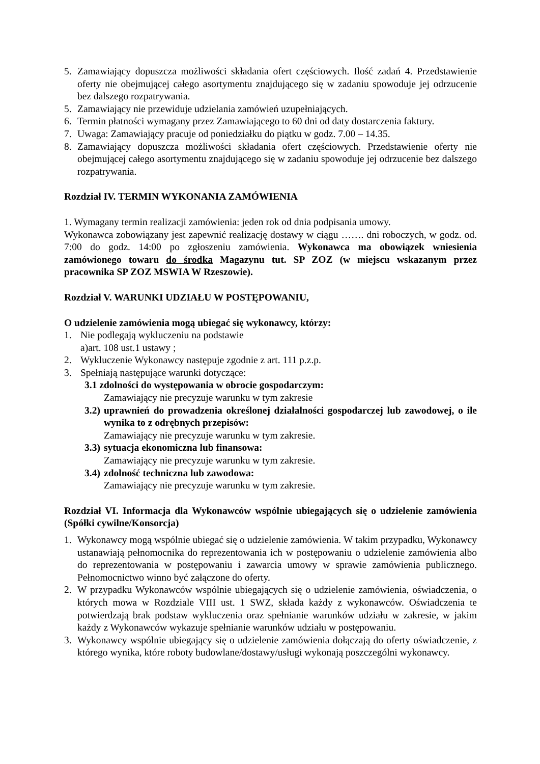5. Zamawiający dopuszcza możliwości składania ofert częściowych. Ilość zadań 4. Przedstawienie oferty nie obejmującej całego asortymentu znajdującego się w zadaniu spowoduje jej odrzucenie bez dalszego rozpatrywania.
5. Zamawiający nie przewiduje udzielania zamówień uzupełniających.
6. Termin płatności wymagany przez Zamawiającego to 60 dni od daty dostarczenia faktury.
7. Uwaga: Zamawiający pracuje od poniedziałku do piątku w godz. 7.00 – 14.35.
8. Zamawiający dopuszcza możliwości składania ofert częściowych. Przedstawienie oferty nie obejmującej całego asortymentu znajdującego się w zadaniu spowoduje jej odrzucenie bez dalszego rozpatrywania.
Rozdział IV. TERMIN WYKONANIA ZAMÓWIENIA
1. Wymagany termin realizacji zamówienia: jeden rok od dnia podpisania umowy.
Wykonawca zobowiązany jest zapewnić realizację dostawy w ciągu ……. dni roboczych, w godz. od. 7:00 do godz. 14:00 po zgłoszeniu zamówienia. Wykonawca ma obowiązek wniesienia zamówionego towaru do środka Magazynu tut. SP ZOZ (w miejscu wskazanym przez pracownika SP ZOZ MSWIA W Rzeszowie).
Rozdział V. WARUNKI UDZIAŁU W POSTĘPOWANIU,
O udzielenie zamówienia mogą ubiegać się wykonawcy, którzy:
1. Nie podlegają wykluczeniu na podstawie
a)art. 108 ust.1 ustawy ;
2. Wykluczenie Wykonawcy następuje zgodnie z art. 111 p.z.p.
3. Spełniają następujące warunki dotyczące:
3.1 zdolności do występowania w obrocie gospodarczym:
Zamawiający nie precyzuje warunku w tym zakresie
3.2) uprawnień do prowadzenia określonej działalności gospodarczej lub zawodowej, o ile wynika to z odrębnych przepisów:
Zamawiający nie precyzuje warunku w tym zakresie.
3.3) sytuacja ekonomiczna lub finansowa:
Zamawiający nie precyzuje warunku w tym zakresie.
3.4) zdolność techniczna lub zawodowa:
Zamawiający nie precyzuje warunku w tym zakresie.
Rozdział VI. Informacja dla Wykonawców wspólnie ubiegających się o udzielenie zamówienia (Spółki cywilne/Konsorcja)
1. Wykonawcy mogą wspólnie ubiegać się o udzielenie zamówienia. W takim przypadku, Wykonawcy ustanawiają pełnomocnika do reprezentowania ich w postępowaniu o udzielenie zamówienia albo do reprezentowania w postępowaniu i zawarcia umowy w sprawie zamówienia publicznego. Pełnomocnictwo winno być załączone do oferty.
2. W przypadku Wykonawców wspólnie ubiegających się o udzielenie zamówienia, oświadczenia, o których mowa w Rozdziale VIII ust. 1 SWZ, składa każdy z wykonawców. Oświadczenia te potwierdzają brak podstaw wykluczenia oraz spełnianie warunków udziału w zakresie, w jakim każdy z Wykonawców wykazuje spełnianie warunków udziału w postępowaniu.
3. Wykonawcy wspólnie ubiegający się o udzielenie zamówienia dołączają do oferty oświadczenie, z którego wynika, które roboty budowlane/dostawy/usługi wykonają poszczególni wykonawcy.